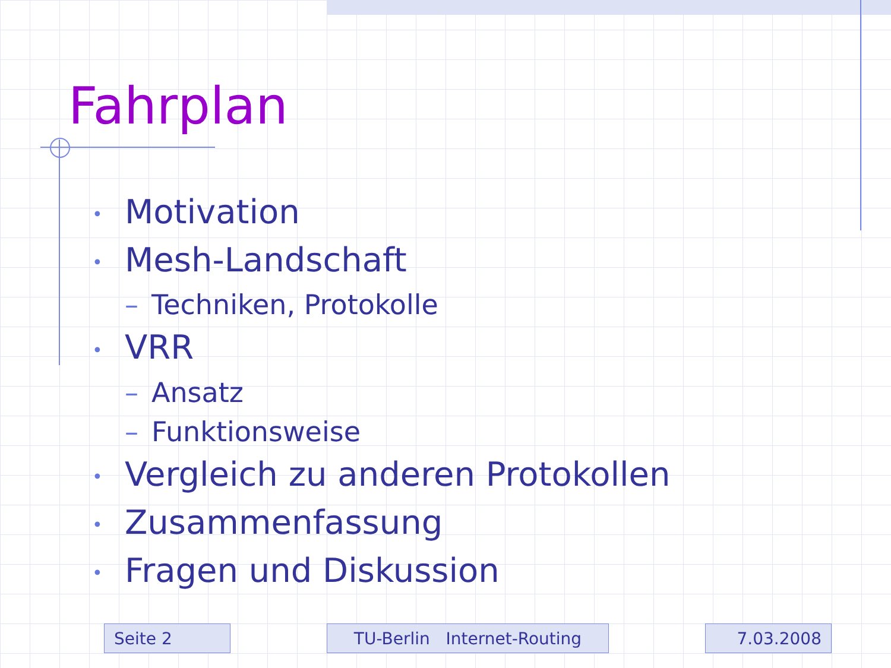Fahrplan
• Motivation
• Mesh-Landschaft
– Techniken, Protokolle
• VRR
– Ansatz
– Funktionsweise
• Vergleich zu anderen Protokollen
• Zusammenfassung
• Fragen und Diskussion
Seite 2 TU-Berlin Internet-Routing 7.03.2008